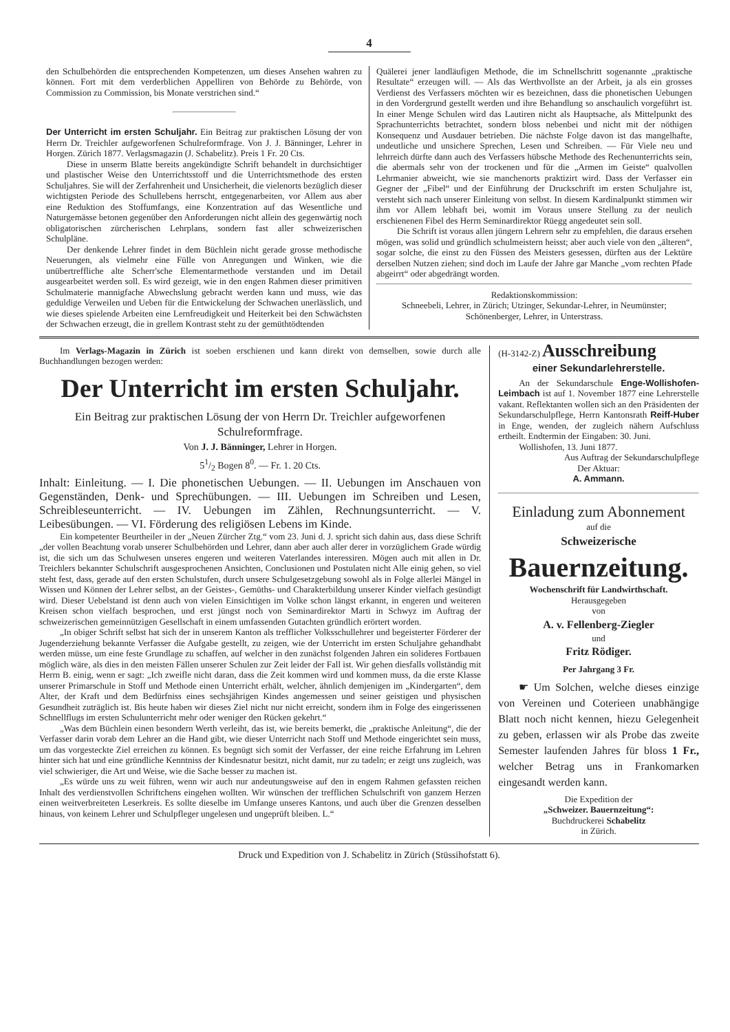4
den Schulbehörden die entsprechenden Kompetenzen, um dieses Ansehen wahren zu können. Fort mit dem verderblichen Appelliren von Behörde zu Behörde, von Commission zu Commission, bis Monate verstrichen sind.“
Der Unterricht im ersten Schuljahr. Ein Beitrag zur praktischen Lösung der von Herrn Dr. Treichler aufgeworfenen Schulreformfrage. Von J. J. Bänninger, Lehrer in Horgen. Zürich 1877. Verlagsmagazin (J. Schabelitz). Preis 1 Fr. 20 Cts.
Diese in unserm Blatte bereits angekündigte Schrift behandelt in durchsichtiger und plastischer Weise den Unterrichtsstoff und die Unterrichtsmethode des ersten Schuljahres. Sie will der Zerfahrenheit und Unsicherheit, die vielenorts bezüglich dieser wichtigsten Periode des Schullebens herrscht, entgegenarbeiten, vor Allem aus aber eine Reduktion des Stoffumfangs, eine Konzentration auf das Wesentliche und Naturgemässe betonen gegenüber den Anforderungen nicht allein des gegenwärtig noch obligatorischen zürcherischen Lehrplans, sondern fast aller schweizerischen Schulpläne.
Der denkende Lehrer findet in dem Büchlein nicht gerade grosse methodische Neuerungen, als vielmehr eine Fülle von Anregungen und Winken, wie die unübertreffliche alte Scherr'sche Elementarmethode verstanden und im Detail ausgearbeitet werden soll. Es wird gezeigt, wie in den engen Rahmen dieser primitiven Schulmaterie mannigfache Abwechslung gebracht werden kann und muss, wie das geduldige Verweilen und Ueben für die Entwickelung der Schwachen unerlässlich, und wie dieses spielende Arbeiten eine Lernfreudigkeit und Heiterkeit bei den Schwächsten der Schwachen erzeugt, die in grellem Kontrast steht zu der gemüthtödtenden
Quälerei jener landläufigen Methode, die im Schnellschritt sogenannte „praktische Resultate“ erzeugen will. — Als das Werthvollste an der Arbeit, ja als ein grosses Verdienst des Verfassers möchten wir es bezeichnen, dass die phonetischen Uebungen in den Vordergrund gestellt werden und ihre Behandlung so anschaulich vorgeführt ist. In einer Menge Schulen wird das Lautiren nicht als Hauptsache, als Mittelpunkt des Sprachunterrichts betrachtet, sondern bloss nebenbei und nicht mit der nöthigen Konsequenz und Ausdauer betrieben. Die nächste Folge davon ist das mangelhafte, undeutliche und unsichere Sprechen, Lesen und Schreiben. — Für Viele neu und lehrreich dürfte dann auch des Verfassers hübsche Methode des Rechenunterrichts sein, die abermals sehr von der trockenen und für die „Armen im Geiste“ qualvollen Lehrmanier abweicht, wie sie manchenorts praktizirt wird. Dass der Verfasser ein Gegner der „Fibel“ und der Einführung der Druckschrift im ersten Schuljahre ist, versteht sich nach unserer Einleitung von selbst. In diesem Kardinalpunkt stimmen wir ihm vor Allem lebhaft bei, womit im Voraus unsere Stellung zu der neulich erschienenen Fibel des Herrn Seminardirektor Rüegg angedeutet sein soll.
Die Schrift ist voraus allen jüngern Lehrern sehr zu empfehlen, die daraus ersehen mögen, was solid und gründlich schulmeistern heisst; aber auch viele von den „älteren“, sogar solche, die einst zu den Füssen des Meisters gesessen, dürften aus der Lektüre derselben Nutzen ziehen; sind doch im Laufe der Jahre gar Manche „vom rechten Pfade abgeirrt“ oder abgedrängt worden.
Redaktionskommission:
Schneebeli, Lehrer, in Zürich; Utzinger, Sekundar-Lehrer, in Neumünster; Schönenberger, Lehrer, in Unterstrass.
Im Verlags-Magazin in Zürich ist soeben erschienen und kann direkt von demselben, sowie durch alle Buchhandlungen bezogen werden:
Der Unterricht im ersten Schuljahr.
Ein Beitrag zur praktischen Lösung der von Herrn Dr. Treichler aufgeworfenen Schulreformfrage.
Von J. J. Bänninger, Lehrer in Horgen.
51/2 Bogen 8<sup>0</sup>. — Fr. 1. 20 Cts.
Inhalt: Einleitung. — I. Die phonetischen Uebungen. — II. Uebungen im Anschauen von Gegenständen, Denk- und Sprechübungen. — III. Uebungen im Schreiben und Lesen, Schreibleseunterricht. — IV. Uebungen im Zählen, Rechnungsunterricht. — V. Leibesübungen. — VI. Förderung des religiösen Lebens im Kinde.
Ein kompetenter Beurtheiler in der „Neuen Zürcher Ztg.“ vom 23. Juni d. J. spricht sich dahin aus, dass diese Schrift „der vollen Beachtung vorab unserer Schulbehörden und Lehrer, dann aber auch aller derer in vorzüglichem Grade würdig ist, die sich um das Schulwesen unseres engeren und weiteren Vaterlandes interessiren. Mögen auch mit allen in Dr. Treichlers bekannter Schulschrift ausgesprochenen Ansichten, Conclusionen und Postulaten nicht Alle einig gehen, so viel steht fest, dass, gerade auf den ersten Schulstufen, durch unsere Schulgesetzgebung sowohl als in Folge allerlei Mängel in Wissen und Können der Lehrer selbst, an der Geistes-, Gemüths- und Charakterbildung unserer Kinder vielfach gesündigt wird. Dieser Uebelstand ist denn auch von vielen Einsichtigen im Volke schon längst erkannt, in engeren und weiteren Kreisen schon vielfach besprochen, und erst jüngst noch von Seminardirektor Marti in Schwyz im Auftrag der schweizerischen gemeinnützigen Gesellschaft in einem umfassenden Gutachten gründlich erörtert worden.
„In obiger Schrift selbst hat sich der in unserem Kanton als trefflicher Volksschullehrer und begeisterter Förderer der Jugenderziehung bekannte Verfasser die Aufgabe gestellt, zu zeigen, wie der Unterricht im ersten Schuljahre gehandhabt werden müsse, um eine feste Grundlage zu schaffen, auf welcher in den zunächst folgenden Jahren ein solideres Fortbauen möglich wäre, als dies in den meisten Fällen unserer Schulen zur Zeit leider der Fall ist. Wir gehen diesfalls vollständig mit Herrn B. einig, wenn er sagt: „Ich zweifle nicht daran, dass die Zeit kommen wird und kommen muss, da die erste Klasse unserer Primarschule in Stoff und Methode einen Unterricht erhält, welcher, ähnlich demjenigen im „Kindergarten“, dem Alter, der Kraft und dem Bedürfniss eines sechsjährigen Kindes angemessen und seiner geistigen und physischen Gesundheit zuträglich ist. Bis heute haben wir dieses Ziel nicht nur nicht erreicht, sondern ihm in Folge des eingerissenen Schnellflugs im ersten Schulunterricht mehr oder weniger den Rücken gekehrt.“
„Was dem Büchlein einen besondern Werth verleiht, das ist, wie bereits bemerkt, die „praktische Anleitung“, die der Verfasser darin vorab dem Lehrer an die Hand gibt, wie dieser Unterricht nach Stoff und Methode eingerichtet sein muss, um das vorgesteckte Ziel erreichen zu können. Es begnügt sich somit der Verfasser, der eine reiche Erfahrung im Lehren hinter sich hat und eine gründliche Kenntniss der Kindesnatur besitzt, nicht damit, nur zu tadeln; er zeigt uns zugleich, was viel schwieriger, die Art und Weise, wie die Sache besser zu machen ist.
„Es würde uns zu weit führen, wenn wir auch nur andeutungsweise auf den in engem Rahmen gefassten reichen Inhalt des verdienstvollen Schriftchens eingehen wollten. Wir wünschen der trefflichen Schulschrift von ganzem Herzen einen weitverbreiteten Leserkreis. Es sollte dieselbe im Umfange unseres Kantons, und auch über die Grenzen desselben hinaus, von keinem Lehrer und Schulpfleger ungelesen und ungeprüft bleiben. L.“
(H-3142-Z) Ausschreibung
einer Sekundarlehrerstelle.
An der Sekundarschule Enge-Wollishofen-Leimbach ist auf 1. November 1877 eine Lehrerstelle vakant. Reflektanten wollen sich an den Präsidenten der Sekundarschulpflege, Herrn Kantonsrath Reiff-Huber in Enge, wenden, der zugleich nähern Aufschluss ertheilt. Endtermin der Eingaben: 30. Juni.
Wollishofen, 13. Juni 1877.
Aus Auftrag der Sekundarschulpflege
Der Aktuar:
A. Ammann.
Einladung zum Abonnement
auf die
Schweizerische
Bauernzeitung.
Wochenschrift für Landwirthschaft.
Herausgegeben
von
A. v. Fellenberg-Ziegler
und
Fritz Rödiger.
Per Jahrgang 3 Fr.
☛ Um Solchen, welche dieses einzige von Vereinen und Coterieen unabhängige Blatt noch nicht kennen, hiezu Gelegenheit zu geben, erlassen wir als Probe das zweite Semester laufenden Jahres für bloss 1 Fr., welcher Betrag uns in Frankomarken eingesandt werden kann.
Die Expedition der
„Schweizer. Bauernzeitung“:
Buchdruckerei Schabelitz
in Zürich.
Druck und Expedition von J. Schabelitz in Zürich (Stüssihofstatt 6).